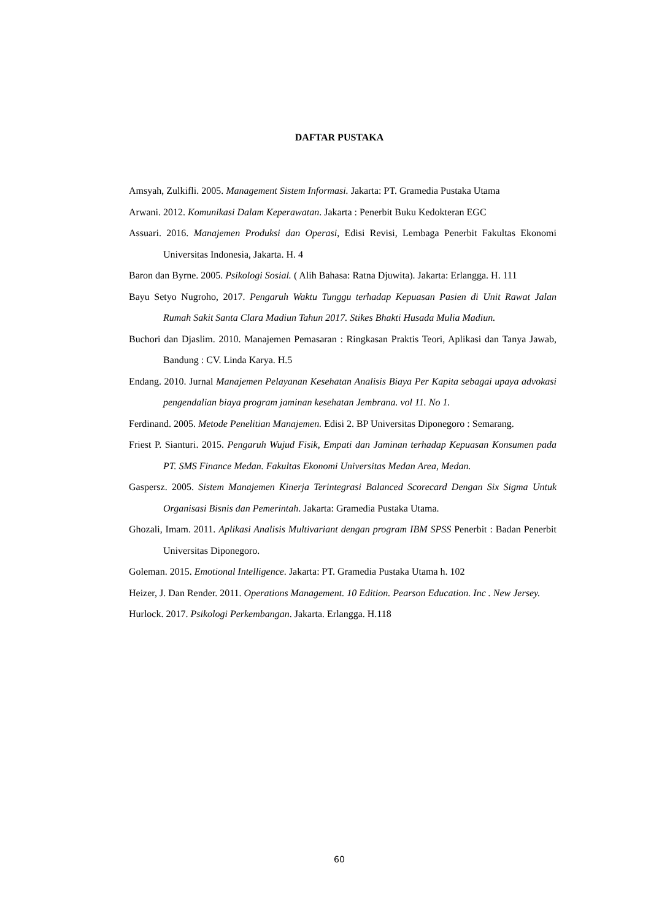DAFTAR PUSTAKA
Amsyah, Zulkifli. 2005. Management Sistem Informasi. Jakarta: PT. Gramedia Pustaka Utama
Arwani. 2012. Komunikasi Dalam Keperawatan. Jakarta : Penerbit Buku Kedokteran EGC
Assuari. 2016. Manajemen Produksi dan Operasi, Edisi Revisi, Lembaga Penerbit Fakultas Ekonomi Universitas Indonesia, Jakarta. H. 4
Baron dan Byrne. 2005. Psikologi Sosial. ( Alih Bahasa: Ratna Djuwita). Jakarta: Erlangga. H. 111
Bayu Setyo Nugroho, 2017. Pengaruh Waktu Tunggu terhadap Kepuasan Pasien di Unit Rawat Jalan Rumah Sakit Santa Clara Madiun Tahun 2017. Stikes Bhakti Husada Mulia Madiun.
Buchori dan Djaslim. 2010. Manajemen Pemasaran : Ringkasan Praktis Teori, Aplikasi dan Tanya Jawab, Bandung : CV. Linda Karya. H.5
Endang. 2010. Jurnal Manajemen Pelayanan Kesehatan Analisis Biaya Per Kapita sebagai upaya advokasi pengendalian biaya program jaminan kesehatan Jembrana. vol 11. No 1.
Ferdinand. 2005. Metode Penelitian Manajemen. Edisi 2. BP Universitas Diponegoro : Semarang.
Friest P. Sianturi. 2015. Pengaruh Wujud Fisik, Empati dan Jaminan terhadap Kepuasan Konsumen pada PT. SMS Finance Medan. Fakultas Ekonomi Universitas Medan Area, Medan.
Gaspersz. 2005. Sistem Manajemen Kinerja Terintegrasi Balanced Scorecard Dengan Six Sigma Untuk Organisasi Bisnis dan Pemerintah. Jakarta: Gramedia Pustaka Utama.
Ghozali, Imam. 2011. Aplikasi Analisis Multivariant dengan program IBM SPSS Penerbit : Badan Penerbit Universitas Diponegoro.
Goleman. 2015. Emotional Intelligence. Jakarta: PT. Gramedia Pustaka Utama h. 102
Heizer, J. Dan Render. 2011. Operations Management. 10 Edition. Pearson Education. Inc . New Jersey.
Hurlock. 2017. Psikologi Perkembangan. Jakarta. Erlangga. H.118
60